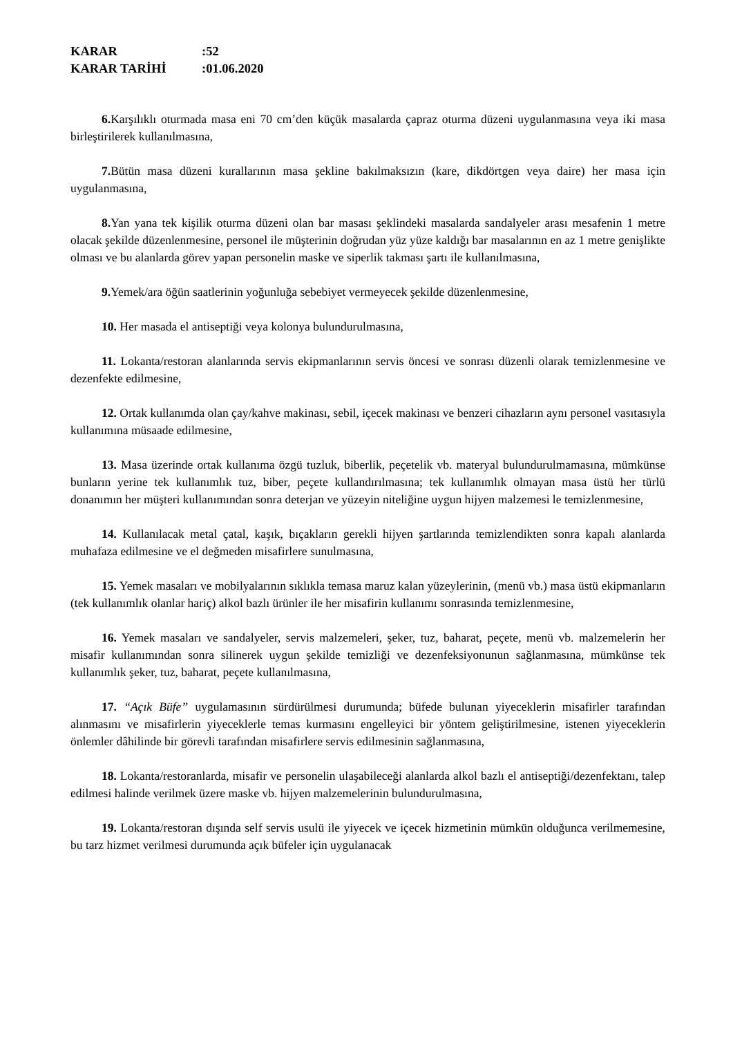KARAR:52
KARAR TARİHİ:01.06.2020
6. Karşılıklı oturmada masa eni 70 cm’den küçük masalarda çapraz oturma düzeni uygulanmasına veya iki masa birleştirilerek kullanılmasına,
7. Bütün masa düzeni kurallarının masa şekline bakılmaksızın (kare, dikdörtgen veya daire) her masa için uygulanmasına,
8. Yan yana tek kişilik oturma düzeni olan bar masası şeklindeki masalarda sandalyeler arası mesafenin 1 metre olacak şekilde düzenlenmesine, personel ile müşterinin doğrudan yüz yüze kaldığı bar masalarının en az 1 metre genişlikte olması ve bu alanlarda görev yapan personelin maske ve siperlik takması şartı ile kullanılmasına,
9. Yemek/ara öğün saatlerinin yoğunluğa sebebiyet vermeyecek şekilde düzenlenmesine,
10. Her masada el antiseptiği veya kolonya bulundurulmasına,
11. Lokanta/restoran alanlarında servis ekipmanlarının servis öncesi ve sonrası düzenli olarak temizlenmesine ve dezenfekte edilmesine,
12. Ortak kullanımda olan çay/kahve makinası, sebil, içecek makinası ve benzeri cihazların aynı personel vasıtasıyla kullanımına müsaade edilmesine,
13. Masa üzerinde ortak kullanıma özgü tuzluk, biberlik, peçetelik vb. materyal bulundurulmamasına, mümkünse bunların yerine tek kullanımlık tuz, biber, peçete kullandırılmasına; tek kullanımlık olmayan masa üstü her türlü donanımın her müşteri kullanımından sonra deterjan ve yüzeyin niteliğine uygun hijyen malzemesi le temizlenmesine,
14. Kullanılacak metal çatal, kaşık, bıçakların gerekli hijyen şartlarında temizlendikten sonra kapalı alanlarda muhafaza edilmesine ve el değmeden misafirlere sunulmasına,
15. Yemek masaları ve mobilyalarının sıklıkla temasa maruz kalan yüzeylerinin, (menü vb.) masa üstü ekipmanların (tek kullanımlık olanlar hariç) alkol bazlı ürünler ile her misafirin kullanımı sonrasında temizlenmesine,
16. Yemek masaları ve sandalyeler, servis malzemeleri, şeker, tuz, baharat, peçete, menü vb. malzemelerin her misafir kullanımından sonra silinerek uygun şekilde temizliği ve dezenfeksiyonunun sağlanmasına, mümkünse tek kullanımlık şeker, tuz, baharat, peçete kullanılmasına,
17. “Açık Büfe” uygulamasının sürdürülmesi durumunda; büfede bulunan yiyeceklerin misafirler tarafından alınmasını ve misafirlerin yiyeceklerle temas kurmasını engelleyici bir yöntem geliştirilmesine, istenen yiyeceklerin önlemler dâhilinde bir görevli tarafından misafirlere servis edilmesinin sağlanmasına,
18. Lokanta/restoranlarda, misafir ve personelin ulaşabileceği alanlarda alkol bazlı el antiseptiği/dezenfektanı, talep edilmesi halinde verilmek üzere maske vb. hijyen malzemelerinin bulundurulmasına,
19. Lokanta/restoran dışında self servis usulü ile yiyecek ve içecek hizmetinin mümkün olduğunca verilmemesine, bu tarz hizmet verilmesi durumunda açık büfeler için uygulanacak